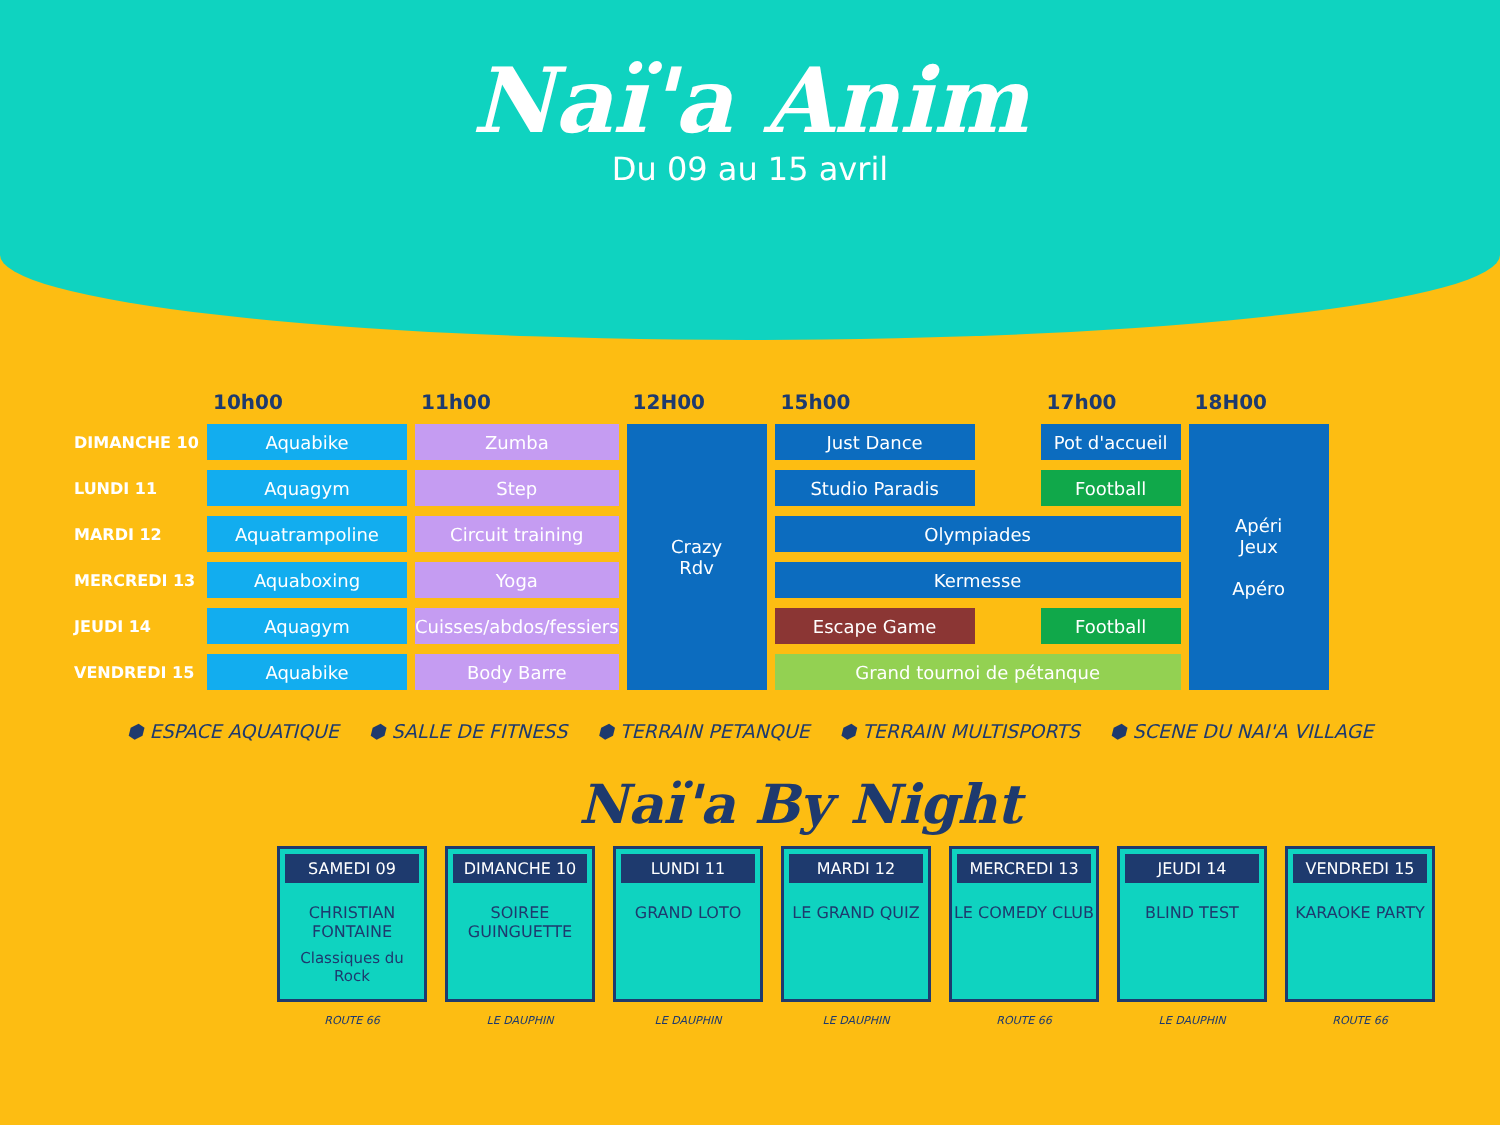Naï'a Anim
Du 09 au 15 avril
| | 10h00 | 11h00 | 12H00 | 15h00 | | 17h00 | 18H00 |
| --- | --- | --- | --- | --- | --- | --- | --- |
| DIMANCHE 10 | Aquabike | Zumba | Crazy Rdv | Just Dance | | Pot d'accueil | Apéri Jeux Apéro |
| LUNDI 11 | Aquagym | Step | | Studio Paradis | | Football | |
| MARDI 12 | Aquatrampoline | Circuit training | | Olympiades | | | |
| MERCREDI 13 | Aquaboxing | Yoga | | Kermesse | | | |
| JEUDI 14 | Aquagym | Cuisses/abdos/fessiers | | Escape Game | | Football | |
| VENDREDI 15 | Aquabike | Body Barre | | Grand tournoi de pétanque | | | |
⬢ ESPACE AQUATIQUE ⬢ SALLE DE FITNESS ⬢ TERRAIN PETANQUE ⬢ TERRAIN MULTISPORTS ⬢ SCENE DU NAI'A VILLAGE
Naï'a By Night
SAMEDI 09
CHRISTIAN FONTAINE
Classiques du Rock
ROUTE 66
DIMANCHE 10
SOIREE GUINGUETTE
LE DAUPHIN
LUNDI 11
GRAND LOTO
LE DAUPHIN
MARDI 12
LE GRAND QUIZ
LE DAUPHIN
MERCREDI 13
LE COMEDY CLUB
ROUTE 66
JEUDI 14
BLIND TEST
LE DAUPHIN
VENDREDI 15
KARAOKE PARTY
ROUTE 66